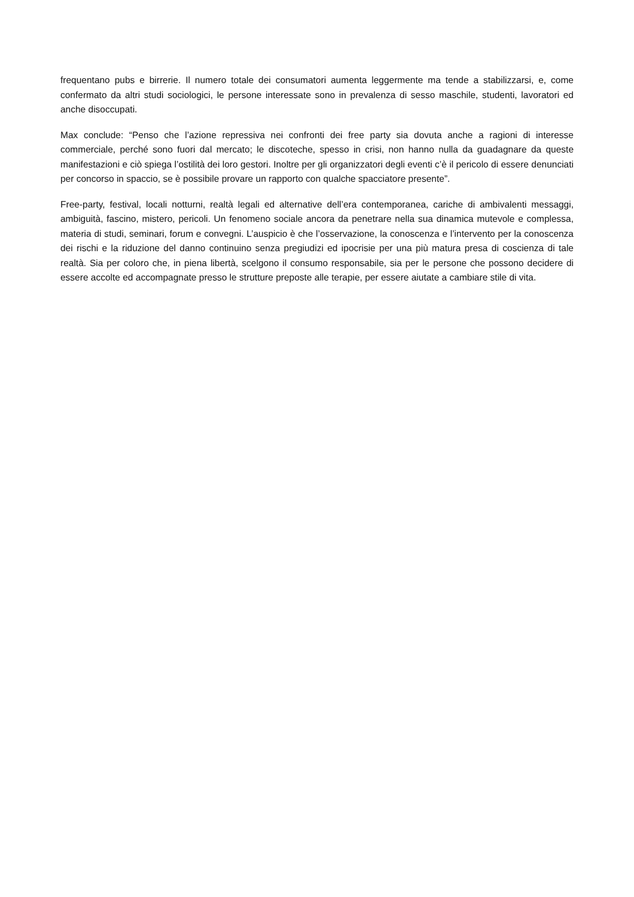frequentano pubs e birrerie. Il numero totale dei consumatori aumenta leggermente ma tende a stabilizzarsi, e, come confermato da altri studi sociologici, le persone interessate sono in prevalenza di sesso maschile, studenti, lavoratori ed anche disoccupati.
Max conclude: “Penso che l’azione repressiva nei confronti dei free party sia dovuta anche a ragioni di interesse commerciale, perché sono fuori dal mercato; le discoteche, spesso in crisi, non hanno nulla da guadagnare da queste manifestazioni e ciò spiega l’ostilità dei loro gestori. Inoltre per gli organizzatori degli eventi c’è il pericolo di essere denunciati per concorso in spaccio, se è possibile provare un rapporto con qualche spacciatore presente”.
Free-party, festival, locali notturni, realtà legali ed alternative dell’era contemporanea, cariche di ambivalenti messaggi, ambiguità, fascino, mistero, pericoli. Un fenomeno sociale ancora da penetrare nella sua dinamica mutevole e complessa, materia di studi, seminari, forum e convegni. L’auspicio è che l’osservazione, la conoscenza e l’intervento per la conoscenza dei rischi e la riduzione del danno continuino senza pregiudizi ed ipocrisie per una più matura presa di coscienza di tale realtà. Sia per coloro che, in piena libertà, scelgono il consumo responsabile, sia per le persone che possono decidere di essere accolte ed accompagnate presso le strutture preposte alle terapie, per essere aiutate a cambiare stile di vita.